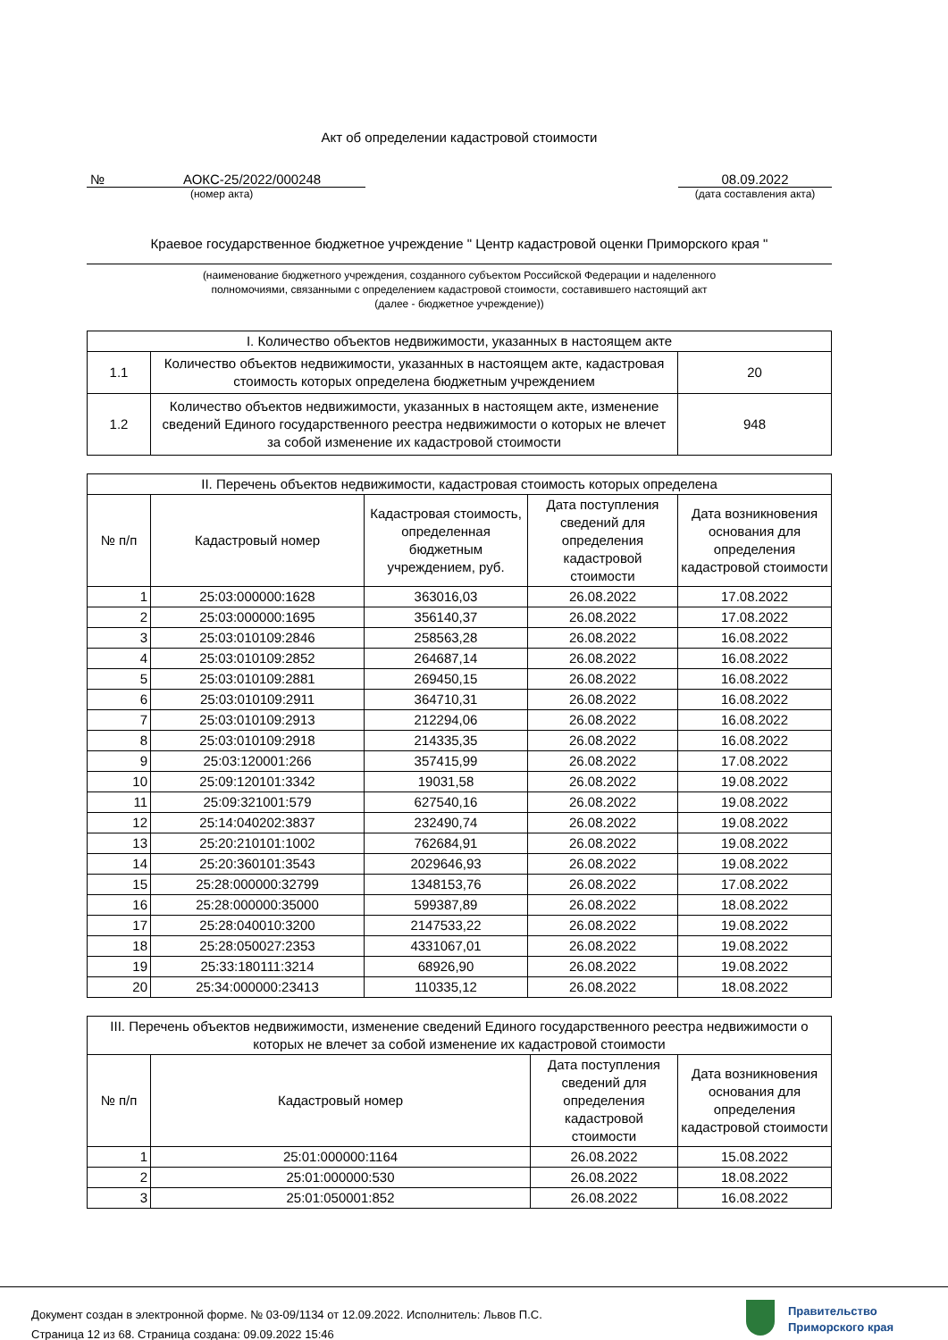Акт об определении кадастровой стоимости
№ АОКС-25/2022/000248
(номер акта)
08.09.2022
(дата составления акта)
Краевое государственное бюджетное учреждение " Центр кадастровой оценки Приморского края "
(наименование бюджетного учреждения, созданного субъектом Российской Федерации и наделенного
полномочиями, связанными с определением кадастровой стоимости, составившего настоящий акт
(далее - бюджетное учреждение))
| I. Количество объектов недвижимости, указанных в настоящем акте | | |
| --- | --- | --- |
| 1.1 | Количество объектов недвижимости, указанных в настоящем акте, кадастровая стоимость которых определена бюджетным учреждением | 20 |
| 1.2 | Количество объектов недвижимости, указанных в настоящем акте, изменение сведений Единого государственного реестра недвижимости о которых не влечет за собой изменение их кадастровой стоимости | 948 |
| II. Перечень объектов недвижимости, кадастровая стоимость которых определена | | | | |
| --- | --- | --- | --- | --- |
| № п/п | Кадастровый номер | Кадастровая стоимость, определенная бюджетным учреждением, руб. | Дата поступления сведений для определения кадастровой стоимости | Дата возникновения основания для определения кадастровой стоимости |
| 1 | 25:03:000000:1628 | 363016,03 | 26.08.2022 | 17.08.2022 |
| 2 | 25:03:000000:1695 | 356140,37 | 26.08.2022 | 17.08.2022 |
| 3 | 25:03:010109:2846 | 258563,28 | 26.08.2022 | 16.08.2022 |
| 4 | 25:03:010109:2852 | 264687,14 | 26.08.2022 | 16.08.2022 |
| 5 | 25:03:010109:2881 | 269450,15 | 26.08.2022 | 16.08.2022 |
| 6 | 25:03:010109:2911 | 364710,31 | 26.08.2022 | 16.08.2022 |
| 7 | 25:03:010109:2913 | 212294,06 | 26.08.2022 | 16.08.2022 |
| 8 | 25:03:010109:2918 | 214335,35 | 26.08.2022 | 16.08.2022 |
| 9 | 25:03:120001:266 | 357415,99 | 26.08.2022 | 17.08.2022 |
| 10 | 25:09:120101:3342 | 19031,58 | 26.08.2022 | 19.08.2022 |
| 11 | 25:09:321001:579 | 627540,16 | 26.08.2022 | 19.08.2022 |
| 12 | 25:14:040202:3837 | 232490,74 | 26.08.2022 | 19.08.2022 |
| 13 | 25:20:210101:1002 | 762684,91 | 26.08.2022 | 19.08.2022 |
| 14 | 25:20:360101:3543 | 2029646,93 | 26.08.2022 | 19.08.2022 |
| 15 | 25:28:000000:32799 | 1348153,76 | 26.08.2022 | 17.08.2022 |
| 16 | 25:28:000000:35000 | 599387,89 | 26.08.2022 | 18.08.2022 |
| 17 | 25:28:040010:3200 | 2147533,22 | 26.08.2022 | 19.08.2022 |
| 18 | 25:28:050027:2353 | 4331067,01 | 26.08.2022 | 19.08.2022 |
| 19 | 25:33:180111:3214 | 68926,90 | 26.08.2022 | 19.08.2022 |
| 20 | 25:34:000000:23413 | 110335,12 | 26.08.2022 | 18.08.2022 |
| III. Перечень объектов недвижимости, изменение сведений Единого государственного реестра недвижимости о которых не влечет за собой изменение их кадастровой стоимости | | | |
| --- | --- | --- | --- |
| № п/п | Кадастровый номер | Дата поступления сведений для определения кадастровой стоимости | Дата возникновения основания для определения кадастровой стоимости |
| 1 | 25:01:000000:1164 | 26.08.2022 | 15.08.2022 |
| 2 | 25:01:000000:530 | 26.08.2022 | 18.08.2022 |
| 3 | 25:01:050001:852 | 26.08.2022 | 16.08.2022 |
Документ создан в электронной форме. № 03-09/1134 от 12.09.2022. Исполнитель: Львов П.С.
Страница 12 из 68. Страница создана: 09.09.2022 15:46
Правительство
Приморского края